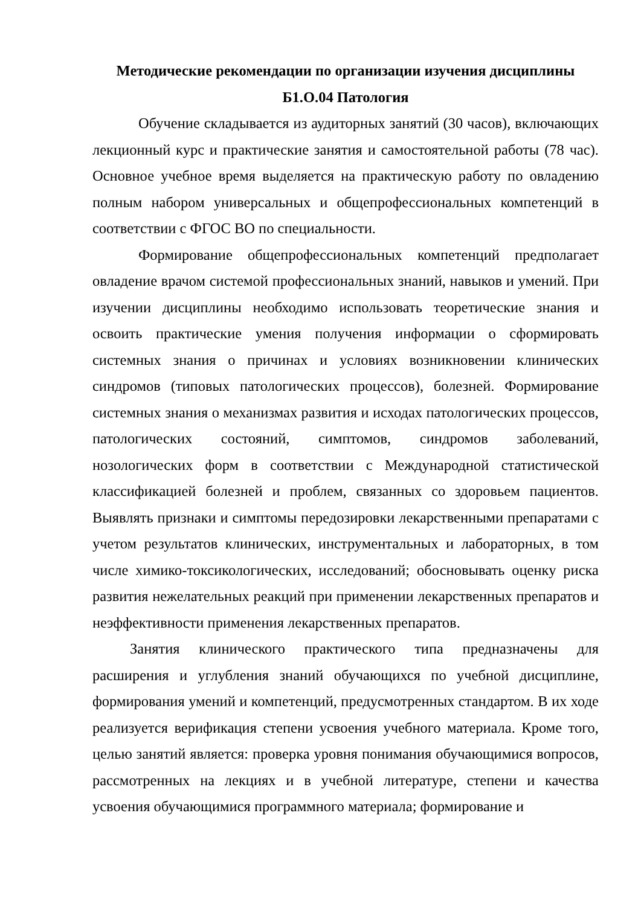Методические рекомендации по организации изучения дисциплины
Б1.О.04 Патология
Обучение складывается из аудиторных занятий (30 часов), включающих лекционный курс и практические занятия и самостоятельной работы (78 час). Основное учебное время выделяется на практическую работу по овладению полным набором универсальных и общепрофессиональных компетенций в соответствии с ФГОС ВО по специальности.
Формирование общепрофессиональных компетенций предполагает овладение врачом системой профессиональных знаний, навыков и умений. При изучении дисциплины необходимо использовать теоретические знания и освоить практические умения получения информации о сформировать системных знания о причинах и условиях возникновении клинических синдромов (типовых патологических процессов), болезней. Формирование системных знания о механизмах развития и исходах патологических процессов, патологических состояний, симптомов, синдромов заболеваний, нозологических форм в соответствии с Международной статистической классификацией болезней и проблем, связанных со здоровьем пациентов. Выявлять признаки и симптомы передозировки лекарственными препаратами с учетом результатов клинических, инструментальных и лабораторных, в том числе химико-токсикологических, исследований; обосновывать оценку риска развития нежелательных реакций при применении лекарственных препаратов и неэффективности применения лекарственных препаратов.
Занятия клинического практического типа предназначены для расширения и углубления знаний обучающихся по учебной дисциплине, формирования умений и компетенций, предусмотренных стандартом. В их ходе реализуется верификация степени усвоения учебного материала. Кроме того, целью занятий является: проверка уровня понимания обучающимися вопросов, рассмотренных на лекциях и в учебной литературе, степени и качества усвоения обучающимися программного материала; формирование и